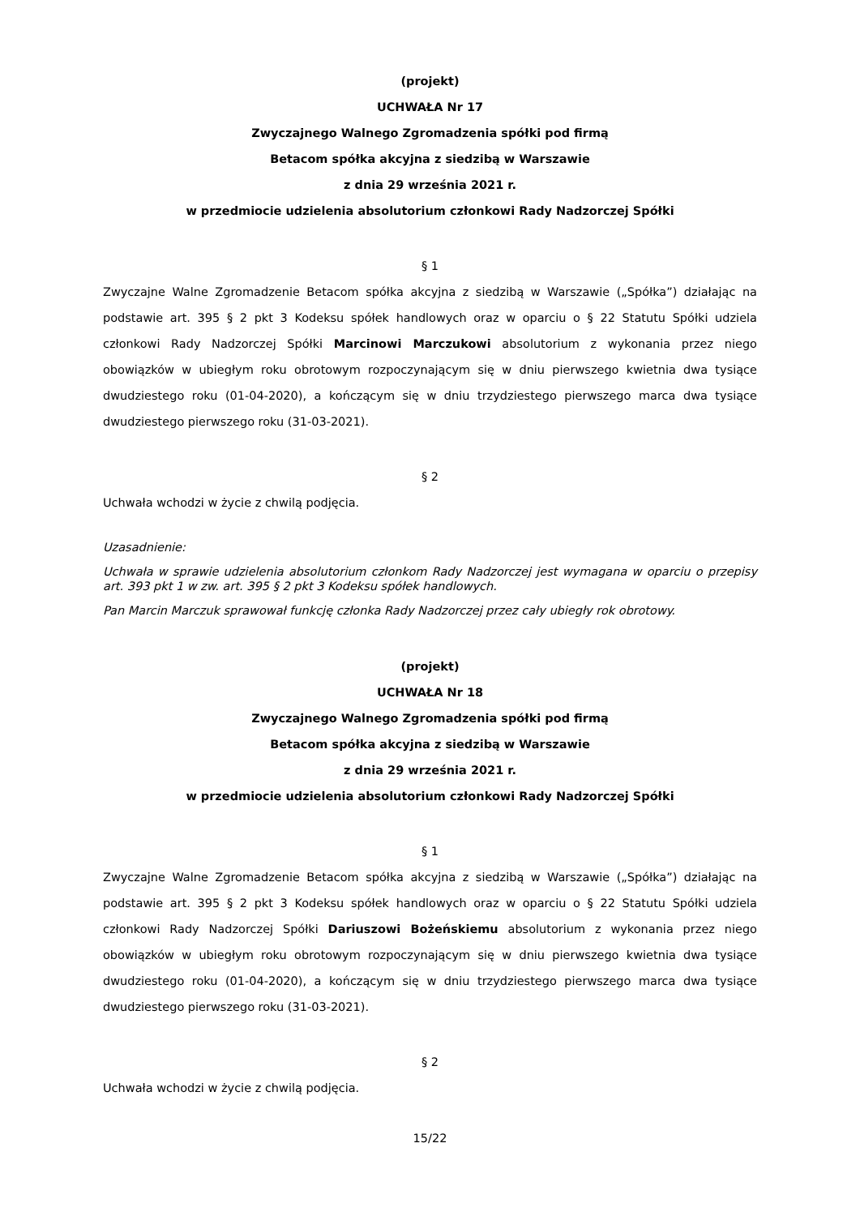(projekt)
UCHWAŁA Nr 17
Zwyczajnego Walnego Zgromadzenia spółki pod firmą
Betacom spółka akcyjna z siedzibą w Warszawie
z dnia 29 września 2021 r.
w przedmiocie udzielenia absolutorium członkowi Rady Nadzorczej Spółki
§ 1
Zwyczajne Walne Zgromadzenie Betacom spółka akcyjna z siedzibą w Warszawie („Spółka”) działając na podstawie art. 395 § 2 pkt 3 Kodeksu spółek handlowych oraz w oparciu o § 22 Statutu Spółki udziela członkowi Rady Nadzorczej Spółki Marcinowi Marczukowi absolutorium z wykonania przez niego obowiązków w ubiegłym roku obrotowym rozpoczynającym się w dniu pierwszego kwietnia dwa tysiące dwudziestego roku (01-04-2020), a kończącym się w dniu trzydziestego pierwszego marca dwa tysiące dwudziestego pierwszego roku (31-03-2021).
§ 2
Uchwała wchodzi w życie z chwilą podjęcia.
Uzasadnienie:
Uchwała w sprawie udzielenia absolutorium członkom Rady Nadzorczej jest wymagana w oparciu o przepisy art. 393 pkt 1 w zw. art. 395 § 2 pkt 3 Kodeksu spółek handlowych.
Pan Marcin Marczuk sprawował funkcję członka Rady Nadzorczej przez cały ubiegły rok obrotowy.
(projekt)
UCHWAŁA Nr 18
Zwyczajnego Walnego Zgromadzenia spółki pod firmą
Betacom spółka akcyjna z siedzibą w Warszawie
z dnia 29 września 2021 r.
w przedmiocie udzielenia absolutorium członkowi Rady Nadzorczej Spółki
§ 1
Zwyczajne Walne Zgromadzenie Betacom spółka akcyjna z siedzibą w Warszawie („Spółka”) działając na podstawie art. 395 § 2 pkt 3 Kodeksu spółek handlowych oraz w oparciu o § 22 Statutu Spółki udziela członkowi Rady Nadzorczej Spółki Dariuszowi Bożeńskiemu absolutorium z wykonania przez niego obowiązków w ubiegłym roku obrotowym rozpoczynającym się w dniu pierwszego kwietnia dwa tysiące dwudziestego roku (01-04-2020), a kończącym się w dniu trzydziestego pierwszego marca dwa tysiące dwudziestego pierwszego roku (31-03-2021).
§ 2
Uchwała wchodzi w życie z chwilą podjęcia.
15/22